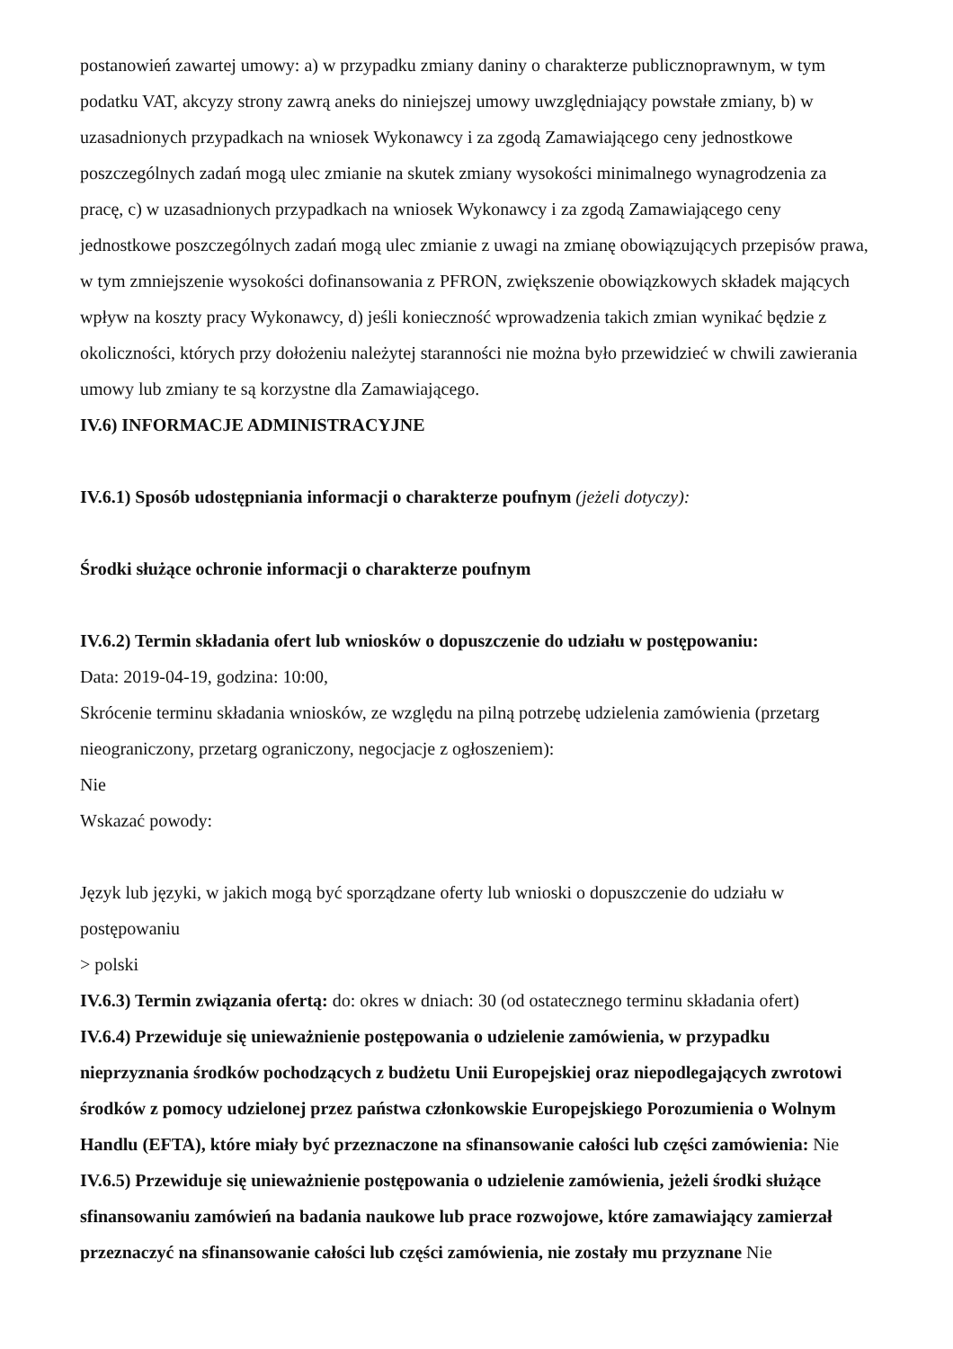postanowień zawartej umowy: a) w przypadku zmiany daniny o charakterze publicznoprawnym, w tym podatku VAT, akcyzy strony zawrą aneks do niniejszej umowy uwzględniający powstałe zmiany, b) w uzasadnionych przypadkach na wniosek Wykonawcy i za zgodą Zamawiającego ceny jednostkowe poszczególnych zadań mogą ulec zmianie na skutek zmiany wysokości minimalnego wynagrodzenia za pracę, c) w uzasadnionych przypadkach na wniosek Wykonawcy i za zgodą Zamawiającego ceny jednostkowe poszczególnych zadań mogą ulec zmianie z uwagi na zmianę obowiązujących przepisów prawa, w tym zmniejszenie wysokości dofinansowania z PFRON, zwiększenie obowiązkowych składek mających wpływ na koszty pracy Wykonawcy, d) jeśli konieczność wprowadzenia takich zmian wynikać będzie z okoliczności, których przy dołożeniu należytej staranności nie można było przewidzieć w chwili zawierania umowy lub zmiany te są korzystne dla Zamawiającego.
IV.6) INFORMACJE ADMINISTRACYJNE
IV.6.1) Sposób udostępniania informacji o charakterze poufnym (jeżeli dotyczy):
Środki służące ochronie informacji o charakterze poufnym
IV.6.2) Termin składania ofert lub wniosków o dopuszczenie do udziału w postępowaniu:
Data: 2019-04-19, godzina: 10:00,
Skrócenie terminu składania wniosków, ze względu na pilną potrzebę udzielenia zamówienia (przetarg nieograniczony, przetarg ograniczony, negocjacje z ogłoszeniem):
Nie
Wskazać powody:
Język lub języki, w jakich mogą być sporządzane oferty lub wnioski o dopuszczenie do udziału w postępowaniu
> polski
IV.6.3) Termin związania ofertą: do: okres w dniach: 30 (od ostatecznego terminu składania ofert)
IV.6.4) Przewiduje się unieważnienie postępowania o udzielenie zamówienia, w przypadku nieprzyznania środków pochodzących z budżetu Unii Europejskiej oraz niepodlegających zwrotowi środków z pomocy udzielonej przez państwa członkowskie Europejskiego Porozumienia o Wolnym Handlu (EFTA), które miały być przeznaczone na sfinansowanie całości lub części zamówienia: Nie
IV.6.5) Przewiduje się unieważnienie postępowania o udzielenie zamówienia, jeżeli środki służące sfinansowaniu zamówień na badania naukowe lub prace rozwojowe, które zamawiający zamierzał przeznaczyć na sfinansowanie całości lub części zamówienia, nie zostały mu przyznane Nie